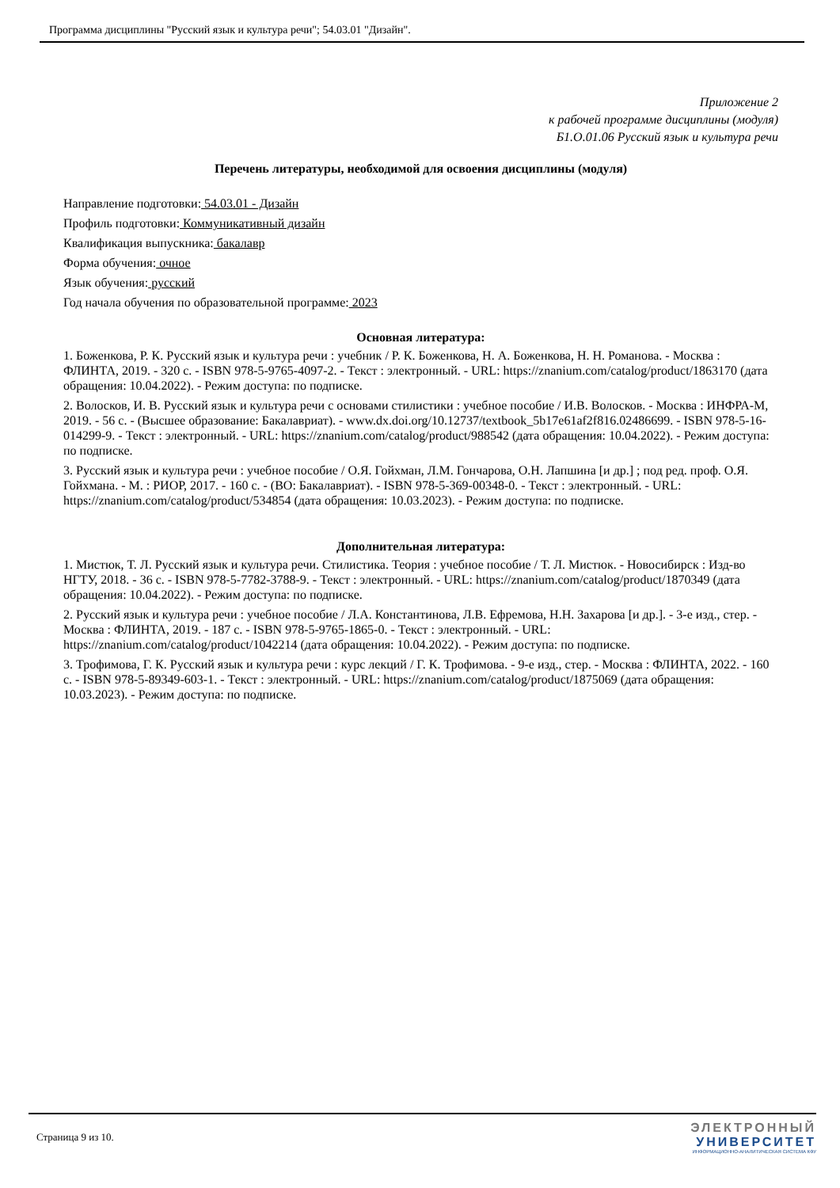Программа дисциплины "Русский язык и культура речи"; 54.03.01 "Дизайн".
Приложение 2
к рабочей программе дисциплины (модуля)
Б1.О.01.06 Русский язык и культура речи
Перечень литературы, необходимой для освоения дисциплины (модуля)
Направление подготовки: 54.03.01 - Дизайн
Профиль подготовки: Коммуникативный дизайн
Квалификация выпускника: бакалавр
Форма обучения: очное
Язык обучения: русский
Год начала обучения по образовательной программе: 2023
Основная литература:
1. Боженкова, Р. К. Русский язык и культура речи : учебник / Р. К. Боженкова, Н. А. Боженкова, Н. Н. Романова. - Москва : ФЛИНТА, 2019. - 320 с. - ISBN 978-5-9765-4097-2. - Текст : электронный. - URL: https://znanium.com/catalog/product/1863170 (дата обращения: 10.04.2022). - Режим доступа: по подписке.
2. Волосков, И. В. Русский язык и культура речи с основами стилистики : учебное пособие / И.В. Волосков. - Москва : ИНФРА-М, 2019. - 56 с. - (Высшее образование: Бакалавриат). - www.dx.doi.org/10.12737/textbook_5b17e61af2f816.02486699. - ISBN 978-5-16-014299-9. - Текст : электронный. - URL: https://znanium.com/catalog/product/988542 (дата обращения: 10.04.2022). - Режим доступа: по подписке.
3. Русский язык и культура речи : учебное пособие / О.Я. Гойхман, Л.М. Гончарова, О.Н. Лапшина [и др.] ; под ред. проф. О.Я. Гойхмана. - М. : РИОР, 2017. - 160 с. - (ВО: Бакалавриат). - ISBN 978-5-369-00348-0. - Текст : электронный. - URL: https://znanium.com/catalog/product/534854 (дата обращения: 10.03.2023). - Режим доступа: по подписке.
Дополнительная литература:
1. Мистюк, Т. Л. Русский язык и культура речи. Стилистика. Теория : учебное пособие / Т. Л. Мистюк. - Новосибирск : Изд-во НГТУ, 2018. - 36 с. - ISBN 978-5-7782-3788-9. - Текст : электронный. - URL: https://znanium.com/catalog/product/1870349 (дата обращения: 10.04.2022). - Режим доступа: по подписке.
2. Русский язык и культура речи : учебное пособие / Л.А. Константинова, Л.В. Ефремова, Н.Н. Захарова [и др.]. - 3-е изд., стер. - Москва : ФЛИНТА, 2019. - 187 с. - ISBN 978-5-9765-1865-0. - Текст : электронный. - URL: https://znanium.com/catalog/product/1042214 (дата обращения: 10.04.2022). - Режим доступа: по подписке.
3. Трофимова, Г. К. Русский язык и культура речи : курс лекций / Г. К. Трофимова. - 9-е изд., стер. - Москва : ФЛИНТА, 2022. - 160 с. - ISBN 978-5-89349-603-1. - Текст : электронный. - URL: https://znanium.com/catalog/product/1875069 (дата обращения: 10.03.2023). - Режим доступа: по подписке.
Страница 9 из 10.
ЭЛЕКТРОННЫЙ
УНИВЕРСИТЕТ
ИНФОРМАЦИОННО-АНАЛИТИЧЕСКАЯ СИСТЕМА КФУ